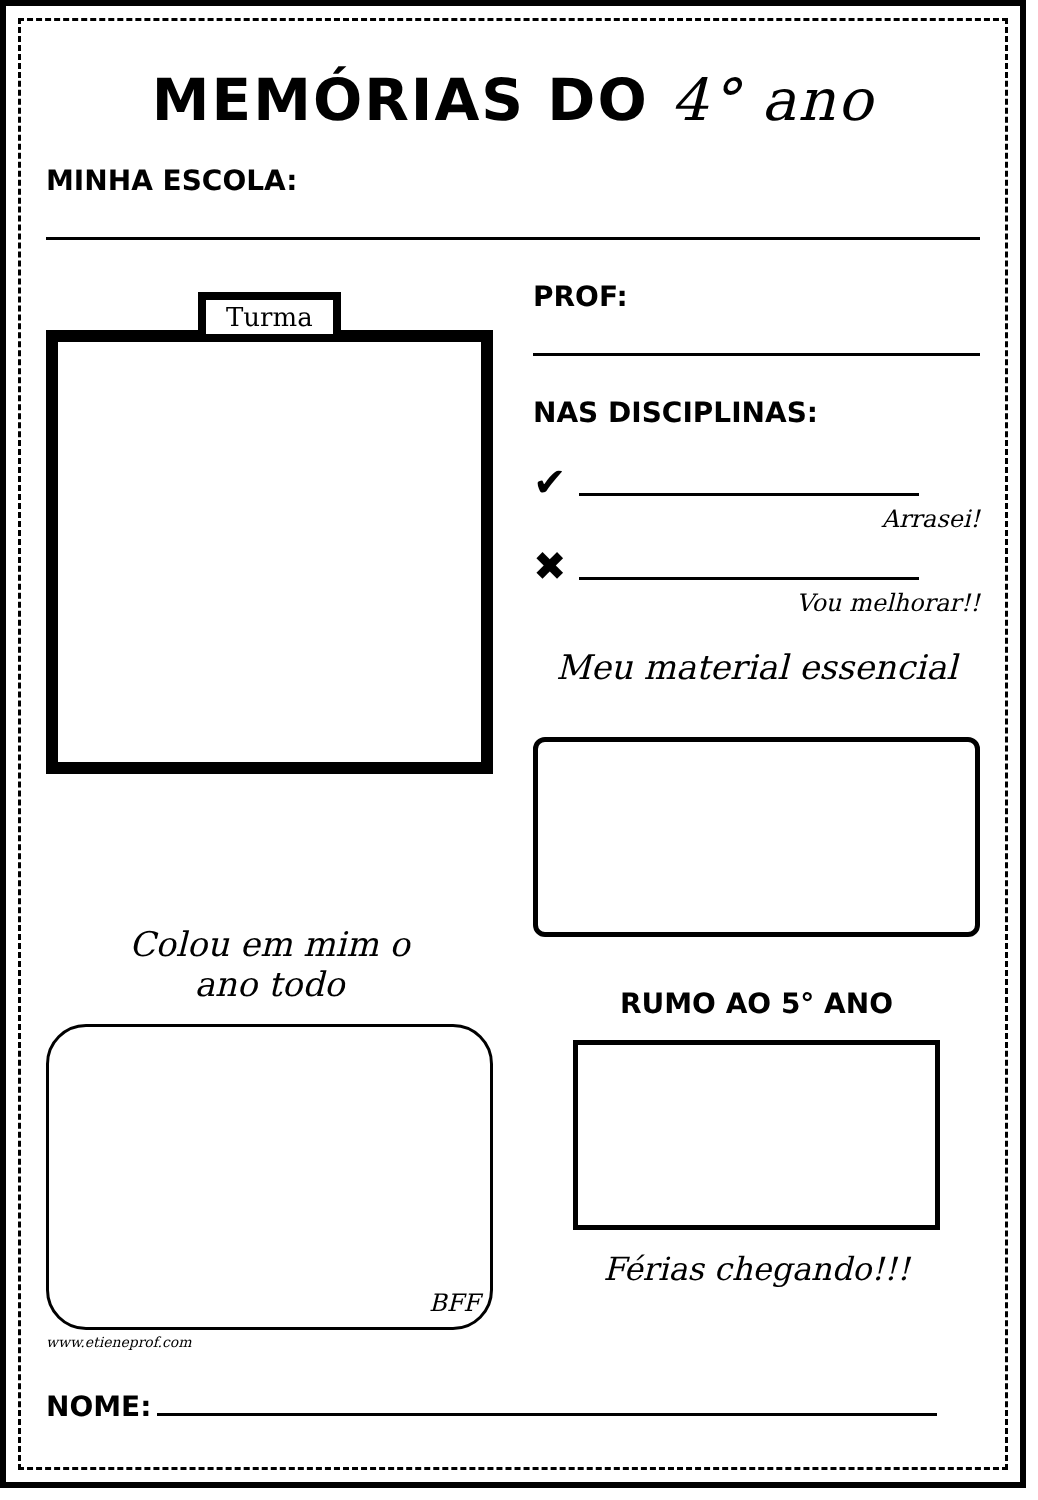MEMÓRIAS DO 4° ano
MINHA ESCOLA:
Turma
Colou em mim o
ano todo
BFF
www.etieneprof.com
PROF:
NAS DISCIPLINAS:
✔
Arrasei!
✖
Vou melhorar!!
Meu material essencial
RUMO AO 5° ANO
Férias chegando!!!
NOME: